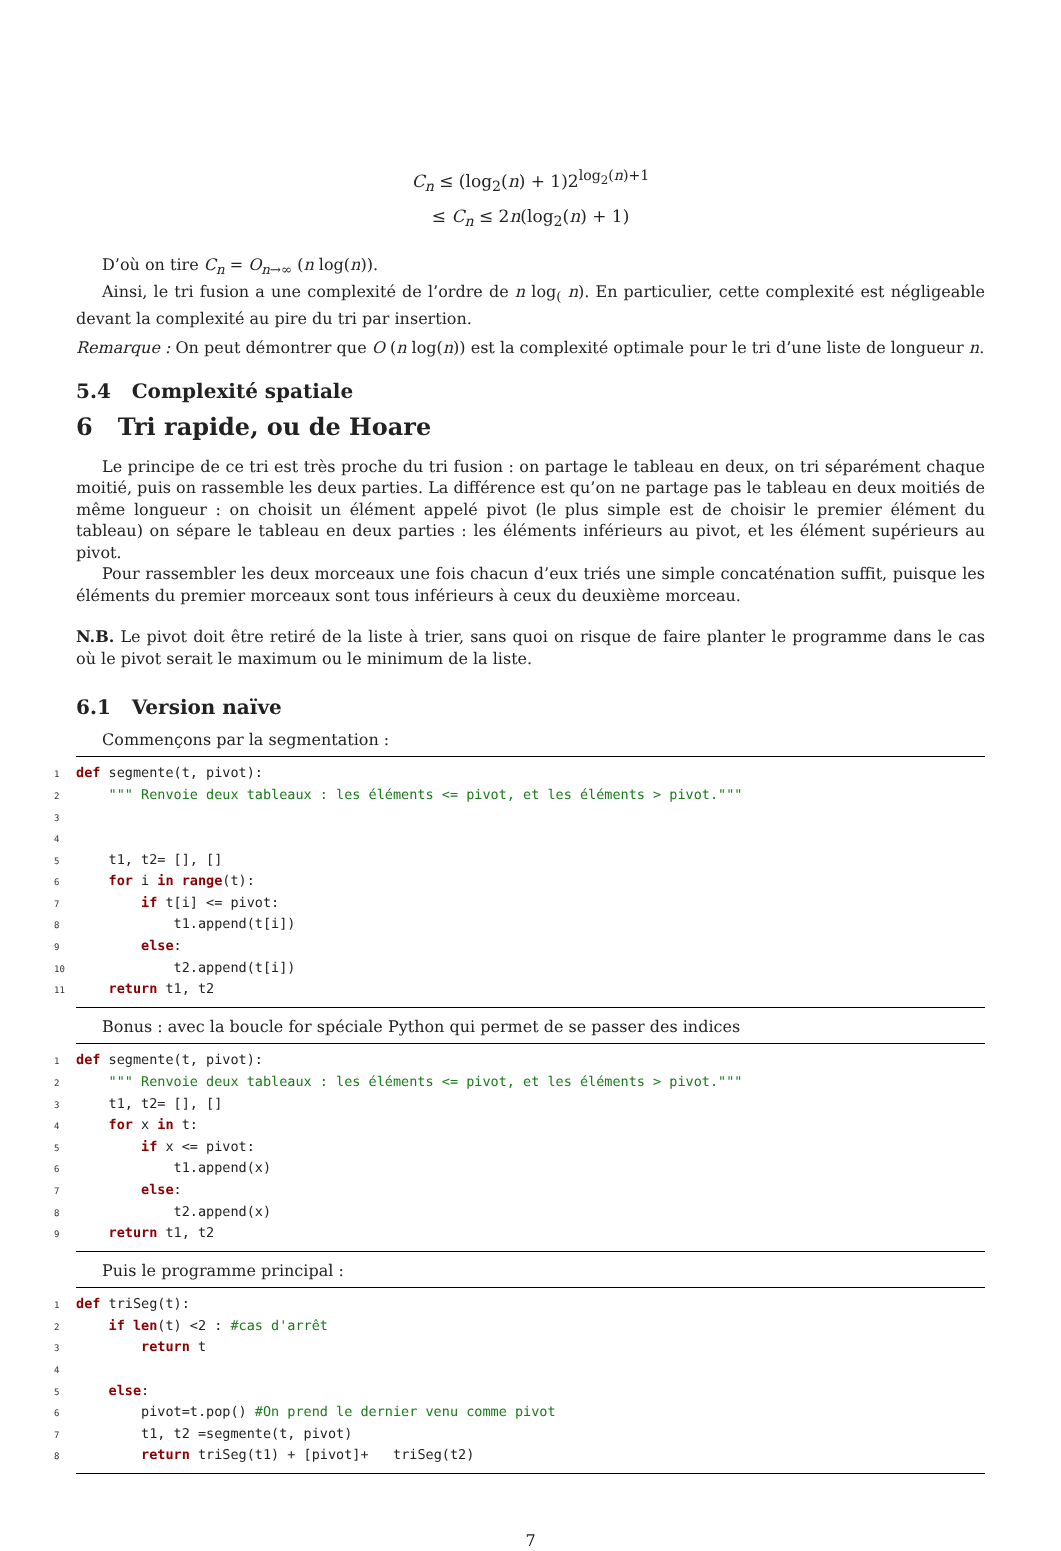C<sub>n</sub> ≤ (log<sub>2</sub>(n) + 1)2<sup>log<sub>2</sub>(n)+1</sup>
≤ C<sub>n</sub> ≤ 2n(log<sub>2</sub>(n) + 1)
D’où on tire C<sub>n</sub> = O<sub>n→∞</sub> (n log(n)).
Ainsi, le tri fusion a une complexité de l’ordre de n log<sub>(</sub> n). En particulier, cette complexité est négligeable devant la complexité au pire du tri par insertion.
Remarque : On peut démontrer que O (n log(n)) est la complexité optimale pour le tri d’une liste de longueur n.
5.4 Complexité spatiale
6 Tri rapide, ou de Hoare
Le principe de ce tri est très proche du tri fusion : on partage le tableau en deux, on tri séparément chaque moitié, puis on rassemble les deux parties. La différence est qu’on ne partage pas le tableau en deux moitiés de même longueur : on choisit un élément appelé pivot (le plus simple est de choisir le premier élément du tableau) on sépare le tableau en deux parties : les éléments inférieurs au pivot, et les élément supérieurs au pivot.
Pour rassembler les deux morceaux une fois chacun d’eux triés une simple concaténation suffit, puisque les éléments du premier morceaux sont tous inférieurs à ceux du deuxième morceau.
N.B. Le pivot doit être retiré de la liste à trier, sans quoi on risque de faire planter le programme dans le cas où le pivot serait le maximum ou le minimum de la liste.
6.1 Version naïve
Commençons par la segmentation :
1 def segmente(t, pivot): 2 """ Renvoie deux tableaux : les éléments <= pivot, et les éléments > pivot.""" 3 4 5 t1, t2= [], [] 6 for i in range(t): 7 if t[i] <= pivot: 8 t1.append(t[i]) 9 else: 10 t2.append(t[i]) 11 return t1, t2
Bonus : avec la boucle for spéciale Python qui permet de se passer des indices
1 def segmente(t, pivot): 2 """ Renvoie deux tableaux : les éléments <= pivot, et les éléments > pivot.""" 3 t1, t2= [], [] 4 for x in t: 5 if x <= pivot: 6 t1.append(x) 7 else: 8 t2.append(x) 9 return t1, t2
Puis le programme principal :
1 def triSeg(t): 2 if len(t) <2 : #cas d'arrêt 3 return t 4 5 else: 6 pivot=t.pop() #On prend le dernier venu comme pivot 7 t1, t2 =segmente(t, pivot) 8 return triSeg(t1) + [pivot]+ triSeg(t2)
7